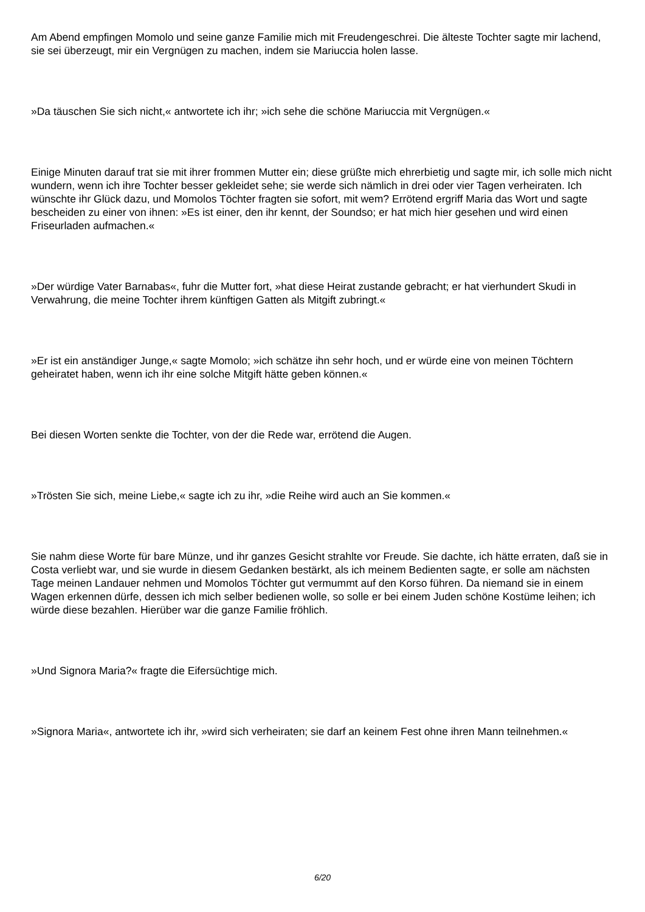Am Abend empfingen Momolo und seine ganze Familie mich mit Freudengeschrei. Die älteste Tochter sagte mir lachend, sie sei überzeugt, mir ein Vergnügen zu machen, indem sie Mariuccia holen lasse.
»Da täuschen Sie sich nicht,« antwortete ich ihr; »ich sehe die schöne Mariuccia mit Vergnügen.«
Einige Minuten darauf trat sie mit ihrer frommen Mutter ein; diese grüßte mich ehrerbietig und sagte mir, ich solle mich nicht wundern, wenn ich ihre Tochter besser gekleidet sehe; sie werde sich nämlich in drei oder vier Tagen verheiraten. Ich wünschte ihr Glück dazu, und Momolos Töchter fragten sie sofort, mit wem? Errötend ergriff Maria das Wort und sagte bescheiden zu einer von ihnen: »Es ist einer, den ihr kennt, der Soundso; er hat mich hier gesehen und wird einen Friseurladen aufmachen.«
»Der würdige Vater Barnabas«, fuhr die Mutter fort, »hat diese Heirat zustande gebracht; er hat vierhundert Skudi in Verwahrung, die meine Tochter ihrem künftigen Gatten als Mitgift zubringt.«
»Er ist ein anständiger Junge,« sagte Momolo; »ich schätze ihn sehr hoch, und er würde eine von meinen Töchtern geheiratet haben, wenn ich ihr eine solche Mitgift hätte geben können.«
Bei diesen Worten senkte die Tochter, von der die Rede war, errötend die Augen.
»Trösten Sie sich, meine Liebe,« sagte ich zu ihr, »die Reihe wird auch an Sie kommen.«
Sie nahm diese Worte für bare Münze, und ihr ganzes Gesicht strahlte vor Freude. Sie dachte, ich hätte erraten, daß sie in Costa verliebt war, und sie wurde in diesem Gedanken bestärkt, als ich meinem Bedienten sagte, er solle am nächsten Tage meinen Landauer nehmen und Momolos Töchter gut vermummt auf den Korso führen. Da niemand sie in einem Wagen erkennen dürfe, dessen ich mich selber bedienen wolle, so solle er bei einem Juden schöne Kostüme leihen; ich würde diese bezahlen. Hierüber war die ganze Familie fröhlich.
»Und Signora Maria?« fragte die Eifersüchtige mich.
»Signora Maria«, antwortete ich ihr, »wird sich verheiraten; sie darf an keinem Fest ohne ihren Mann teilnehmen.«
6/20